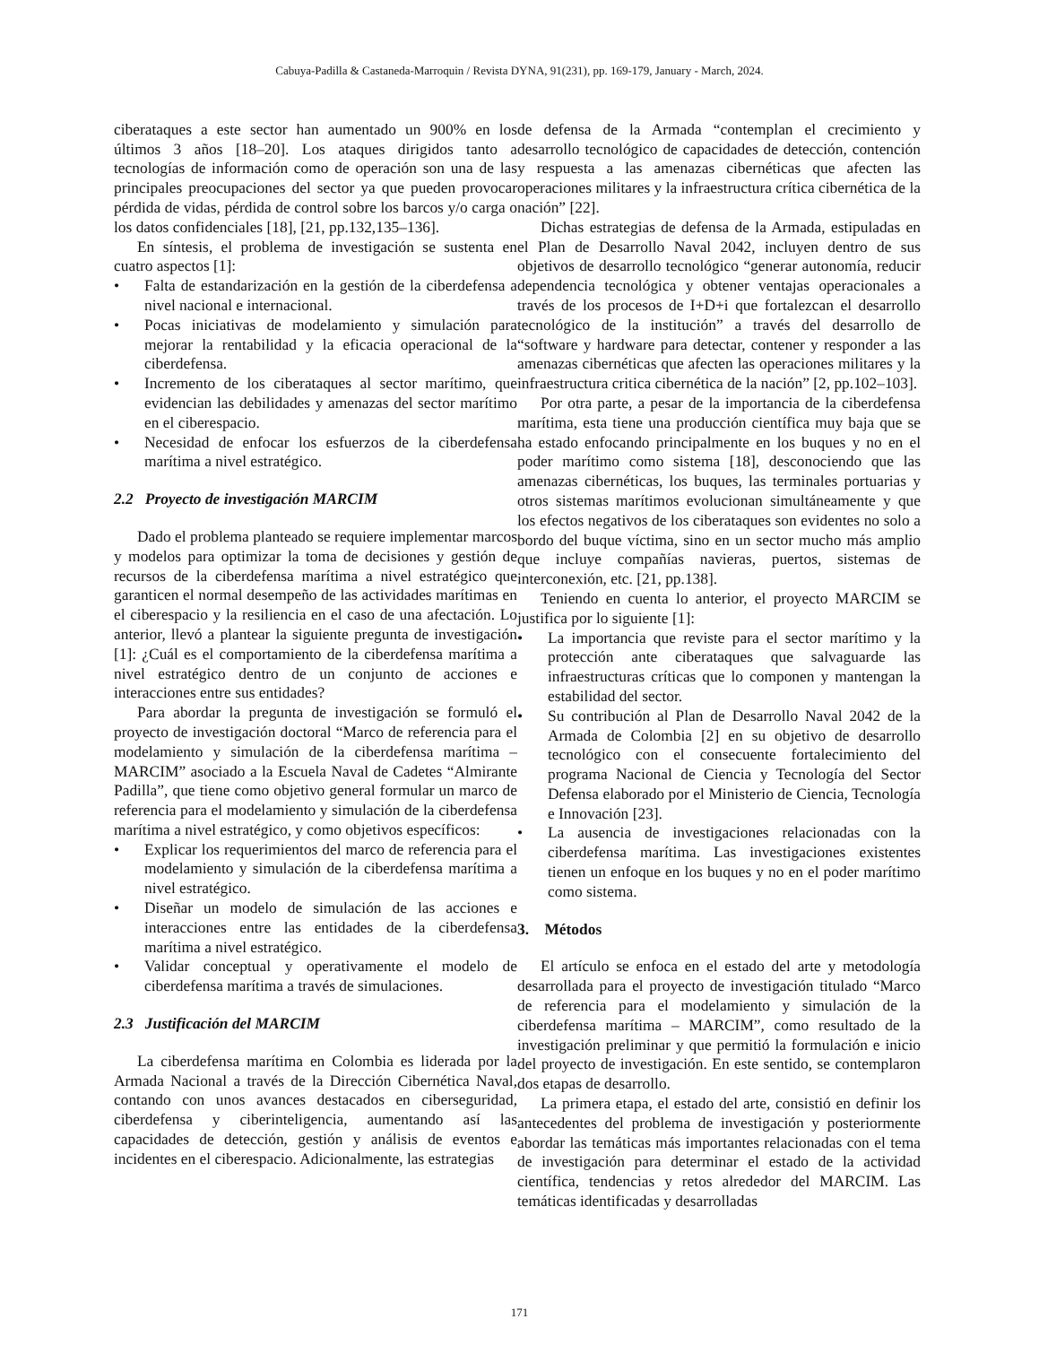Cabuya-Padilla & Castaneda-Marroquin / Revista DYNA, 91(231), pp. 169-179, January - March, 2024.
ciberataques a este sector han aumentado un 900% en los últimos 3 años [18–20]. Los ataques dirigidos tanto a tecnologías de información como de operación son una de las principales preocupaciones del sector ya que pueden provocar pérdida de vidas, pérdida de control sobre los barcos y/o carga o los datos confidenciales [18], [21, pp.132,135–136].
En síntesis, el problema de investigación se sustenta en cuatro aspectos [1]:
• Falta de estandarización en la gestión de la ciberdefensa a nivel nacional e internacional.
• Pocas iniciativas de modelamiento y simulación para mejorar la rentabilidad y la eficacia operacional de la ciberdefensa.
• Incremento de los ciberataques al sector marítimo, que evidencian las debilidades y amenazas del sector marítimo en el ciberespacio.
• Necesidad de enfocar los esfuerzos de la ciberdefensa marítima a nivel estratégico.
2.2 Proyecto de investigación MARCIM
Dado el problema planteado se requiere implementar marcos y modelos para optimizar la toma de decisiones y gestión de recursos de la ciberdefensa marítima a nivel estratégico que garanticen el normal desempeño de las actividades marítimas en el ciberespacio y la resiliencia en el caso de una afectación. Lo anterior, llevó a plantear la siguiente pregunta de investigación [1]: ¿Cuál es el comportamiento de la ciberdefensa marítima a nivel estratégico dentro de un conjunto de acciones e interacciones entre sus entidades?
Para abordar la pregunta de investigación se formuló el proyecto de investigación doctoral “Marco de referencia para el modelamiento y simulación de la ciberdefensa marítima – MARCIM” asociado a la Escuela Naval de Cadetes “Almirante Padilla”, que tiene como objetivo general formular un marco de referencia para el modelamiento y simulación de la ciberdefensa marítima a nivel estratégico, y como objetivos específicos:
• Explicar los requerimientos del marco de referencia para el modelamiento y simulación de la ciberdefensa marítima a nivel estratégico.
• Diseñar un modelo de simulación de las acciones e interacciones entre las entidades de la ciberdefensa marítima a nivel estratégico.
• Validar conceptual y operativamente el modelo de ciberdefensa marítima a través de simulaciones.
2.3 Justificación del MARCIM
La ciberdefensa marítima en Colombia es liderada por la Armada Nacional a través de la Dirección Cibernética Naval, contando con unos avances destacados en ciberseguridad, ciberdefensa y ciberinteligencia, aumentando así las capacidades de detección, gestión y análisis de eventos e incidentes en el ciberespacio. Adicionalmente, las estrategias
de defensa de la Armada “contemplan el crecimiento y desarrollo tecnológico de capacidades de detección, contención y respuesta a las amenazas cibernéticas que afecten las operaciones militares y la infraestructura crítica cibernética de la nación” [22].
Dichas estrategias de defensa de la Armada, estipuladas en el Plan de Desarrollo Naval 2042, incluyen dentro de sus objetivos de desarrollo tecnológico “generar autonomía, reducir dependencia tecnológica y obtener ventajas operacionales a través de los procesos de I+D+i que fortalezcan el desarrollo tecnológico de la institución” a través del desarrollo de “software y hardware para detectar, contener y responder a las amenazas cibernéticas que afecten las operaciones militares y la infraestructura critica cibernética de la nación” [2, pp.102–103].
Por otra parte, a pesar de la importancia de la ciberdefensa marítima, esta tiene una producción científica muy baja que se ha estado enfocando principalmente en los buques y no en el poder marítimo como sistema [18], desconociendo que las amenazas cibernéticas, los buques, las terminales portuarias y otros sistemas marítimos evolucionan simultáneamente y que los efectos negativos de los ciberataques son evidentes no solo a bordo del buque víctima, sino en un sector mucho más amplio que incluye compañías navieras, puertos, sistemas de interconexión, etc. [21, pp.138].
Teniendo en cuenta lo anterior, el proyecto MARCIM se justifica por lo siguiente [1]:
• La importancia que reviste para el sector marítimo y la protección ante ciberataques que salvaguarde las infraestructuras críticas que lo componen y mantengan la estabilidad del sector.
• Su contribución al Plan de Desarrollo Naval 2042 de la Armada de Colombia [2] en su objetivo de desarrollo tecnológico con el consecuente fortalecimiento del programa Nacional de Ciencia y Tecnología del Sector Defensa elaborado por el Ministerio de Ciencia, Tecnología e Innovación [23].
• La ausencia de investigaciones relacionadas con la ciberdefensa marítima. Las investigaciones existentes tienen un enfoque en los buques y no en el poder marítimo como sistema.
3. Métodos
El artículo se enfoca en el estado del arte y metodología desarrollada para el proyecto de investigación titulado “Marco de referencia para el modelamiento y simulación de la ciberdefensa marítima – MARCIM”, como resultado de la investigación preliminar y que permitió la formulación e inicio del proyecto de investigación. En este sentido, se contemplaron dos etapas de desarrollo.
La primera etapa, el estado del arte, consistió en definir los antecedentes del problema de investigación y posteriormente abordar las temáticas más importantes relacionadas con el tema de investigación para determinar el estado de la actividad científica, tendencias y retos alrededor del MARCIM. Las temáticas identificadas y desarrolladas
171